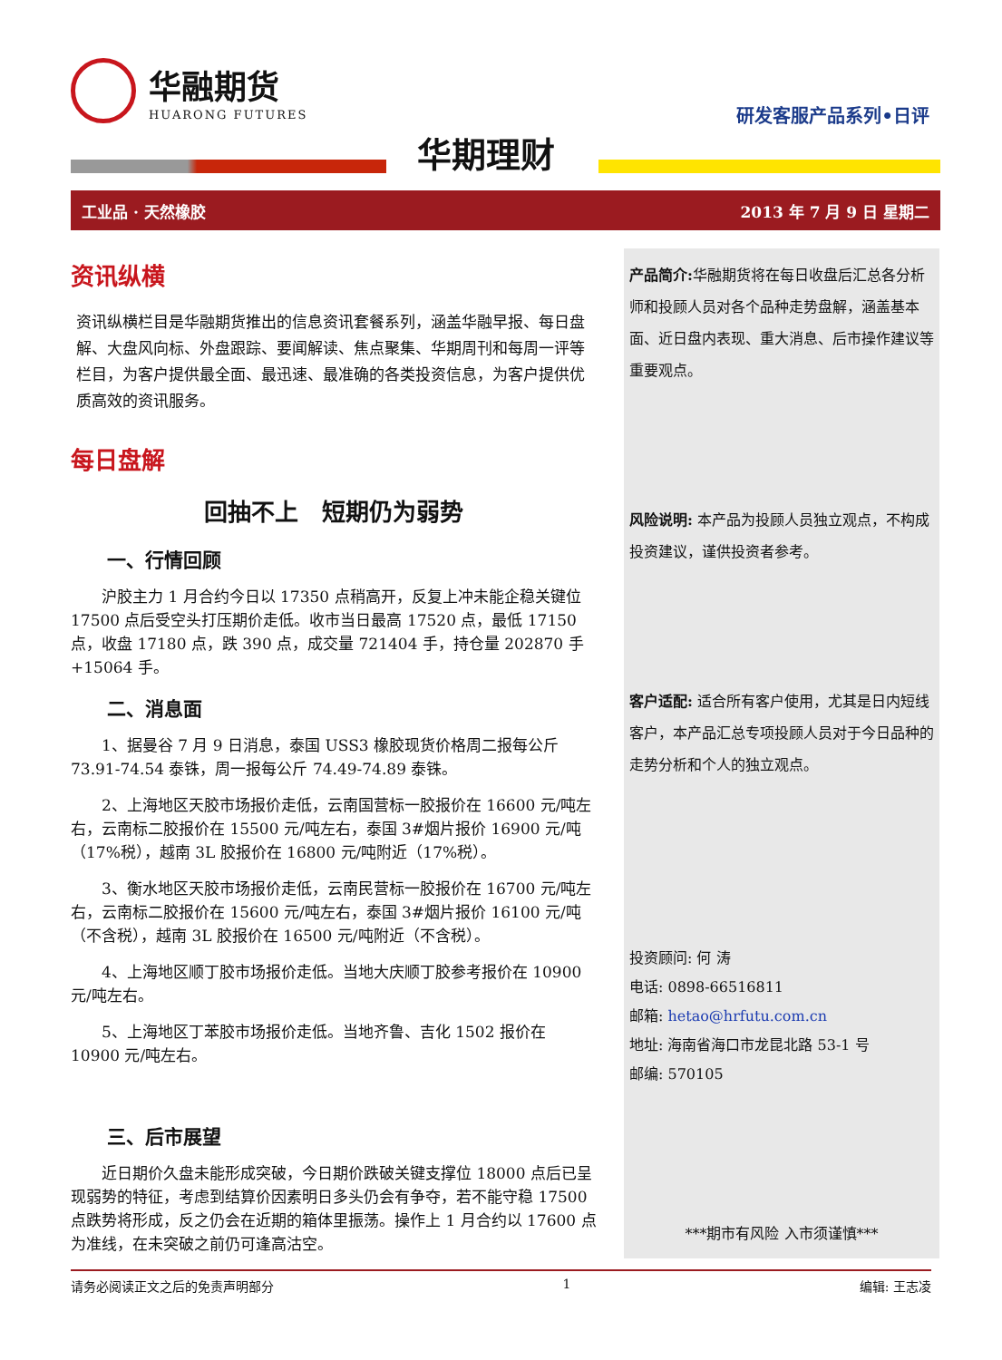华融期货
HUARONG FUTURES
研发客服产品系列•日评
华期理财
工业品 · 天然橡胶 2013 年 7 月 9 日 星期二
资讯纵横
资讯纵横栏目是华融期货推出的信息资讯套餐系列，涵盖华融早报、每日盘解、大盘风向标、外盘跟踪、要闻解读、焦点聚集、华期周刊和每周一评等栏目，为客户提供最全面、最迅速、最准确的各类投资信息，为客户提供优质高效的资讯服务。
每日盘解
回抽不上　短期仍为弱势
一、行情回顾
沪胶主力 1 月合约今日以 17350 点稍高开，反复上冲未能企稳关键位 17500 点后受空头打压期价走低。收市当日最高 17520 点，最低 17150 点，收盘 17180 点，跌 390 点，成交量 721404 手，持仓量 202870 手+15064 手。
二、消息面
1、据曼谷 7 月 9 日消息，泰国 USS3 橡胶现货价格周二报每公斤 73.91-74.54 泰铢，周一报每公斤 74.49-74.89 泰铢。
2、上海地区天胶市场报价走低，云南国营标一胶报价在 16600 元/吨左右，云南标二胶报价在 15500 元/吨左右，泰国 3#烟片报价 16900 元/吨（17%税），越南 3L 胶报价在 16800 元/吨附近（17%税）。
3、衡水地区天胶市场报价走低，云南民营标一胶报价在 16700 元/吨左右，云南标二胶报价在 15600 元/吨左右，泰国 3#烟片报价 16100 元/吨（不含税），越南 3L 胶报价在 16500 元/吨附近（不含税）。
4、上海地区顺丁胶市场报价走低。当地大庆顺丁胶参考报价在 10900 元/吨左右。
5、上海地区丁苯胶市场报价走低。当地齐鲁、吉化 1502 报价在 10900 元/吨左右。
三、后市展望
近日期价久盘未能形成突破，今日期价跌破关键支撑位 18000 点后已呈现弱势的特征，考虑到结算价因素明日多头仍会有争夺，若不能守稳 17500 点跌势将形成，反之仍会在近期的箱体里振荡。操作上 1 月合约以 17600 点为准线，在未突破之前仍可逢高沽空。
产品简介: 华融期货将在每日收盘后汇总各分析师和投顾人员对各个品种走势盘解，涵盖基本面、近日盘内表现、重大消息、后市操作建议等重要观点。
风险说明: 本产品为投顾人员独立观点，不构成投资建议，谨供投资者参考。
客户适配: 适合所有客户使用，尤其是日内短线客户，本产品汇总专项投顾人员对于今日品种的走势分析和个人的独立观点。
投资顾问: 何 涛
电话: 0898-66516811
邮箱: hetao@hrfutu.com.cn
地址: 海南省海口市龙昆北路 53-1 号
邮编: 570105
***期市有风险 入市须谨慎***
请务必阅读正文之后的免责声明部分 1 编辑: 王志凌